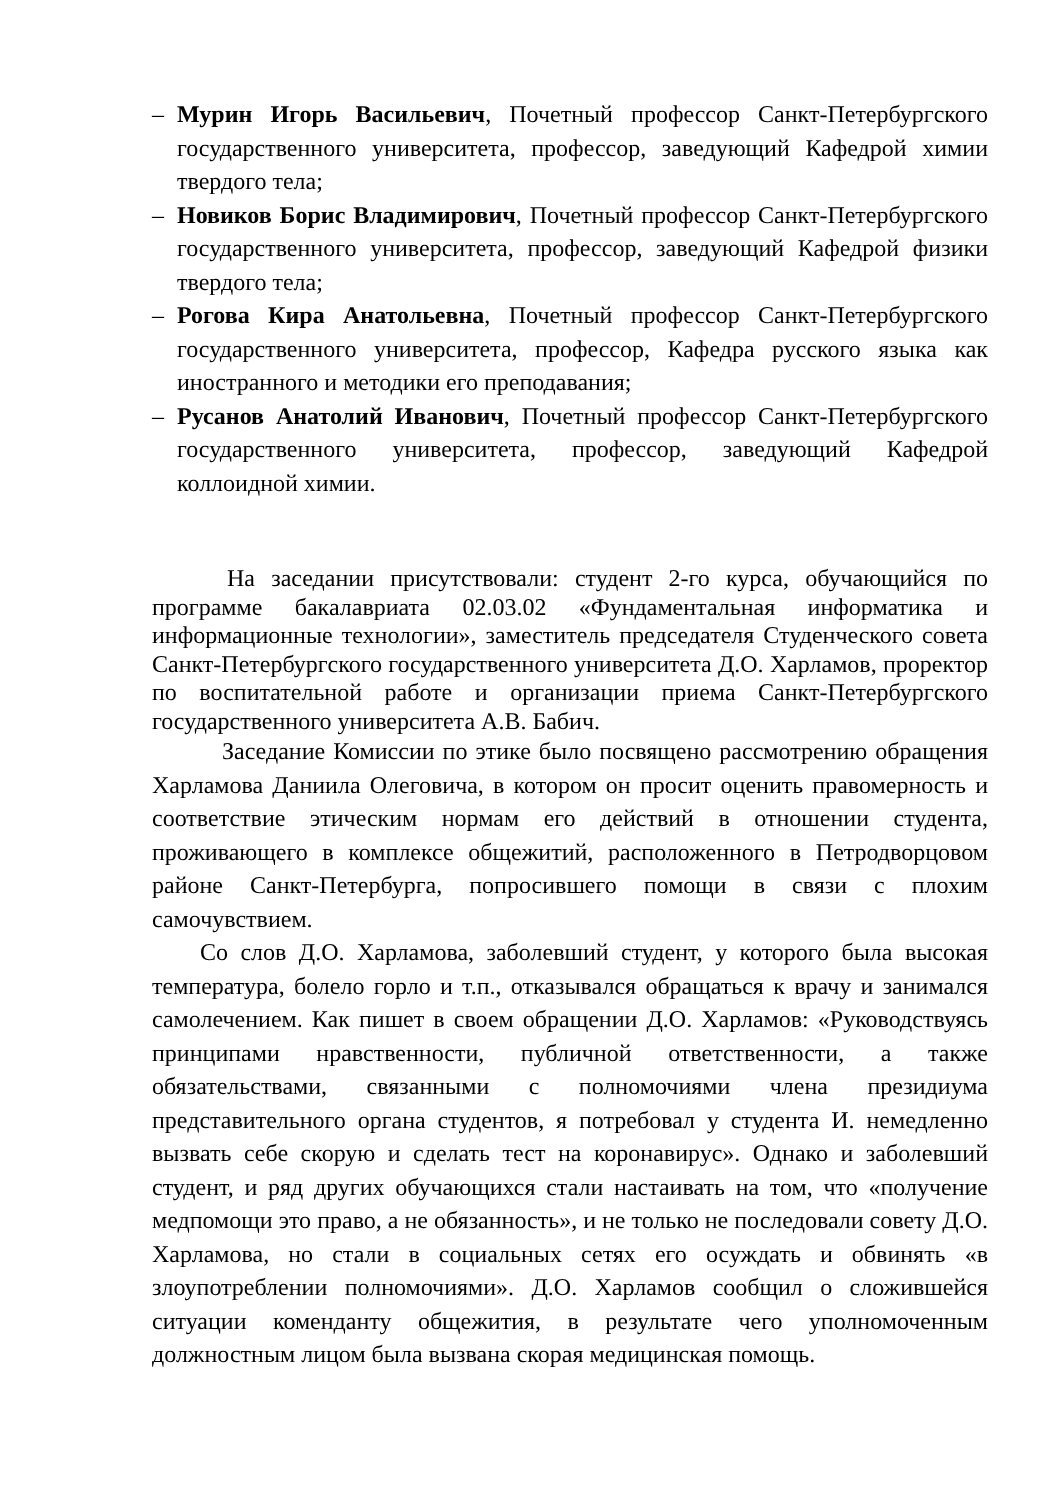– Мурин Игорь Васильевич, Почетный профессор Санкт-Петербургского государственного университета, профессор, заведующий Кафедрой химии твердого тела;
– Новиков Борис Владимирович, Почетный профессор Санкт-Петербургского государственного университета, профессор, заведующий Кафедрой физики твердого тела;
– Рогова Кира Анатольевна, Почетный профессор Санкт-Петербургского государственного университета, профессор, Кафедра русского языка как иностранного и методики его преподавания;
– Русанов Анатолий Иванович, Почетный профессор Санкт-Петербургского государственного университета, профессор, заведующий Кафедрой коллоидной химии.
На заседании присутствовали: студент 2-го курса, обучающийся по программе бакалавриата 02.03.02 «Фундаментальная информатика и информационные технологии», заместитель председателя Студенческого совета Санкт-Петербургского государственного университета Д.О. Харламов, проректор по воспитательной работе и организации приема Санкт-Петербургского государственного университета А.В. Бабич.
Заседание Комиссии по этике было посвящено рассмотрению обращения Харламова Даниила Олеговича, в котором он просит оценить правомерность и соответствие этическим нормам его действий в отношении студента, проживающего в комплексе общежитий, расположенного в Петродворцовом районе Санкт-Петербурга, попросившего помощи в связи с плохим самочувствием.
Со слов Д.О. Харламова, заболевший студент, у которого была высокая температура, болело горло и т.п., отказывался обращаться к врачу и занимался самолечением. Как пишет в своем обращении Д.О. Харламов: «Руководствуясь принципами нравственности, публичной ответственности, а также обязательствами, связанными с полномочиями члена президиума представительного органа студентов, я потребовал у студента И. немедленно вызвать себе скорую и сделать тест на коронавирус». Однако и заболевший студент, и ряд других обучающихся стали настаивать на том, что «получение медпомощи это право, а не обязанность», и не только не последовали совету Д.О. Харламова, но стали в социальных сетях его осуждать и обвинять «в злоупотреблении полномочиями». Д.О. Харламов сообщил о сложившейся ситуации коменданту общежития, в результате чего уполномоченным должностным лицом была вызвана скорая медицинская помощь.